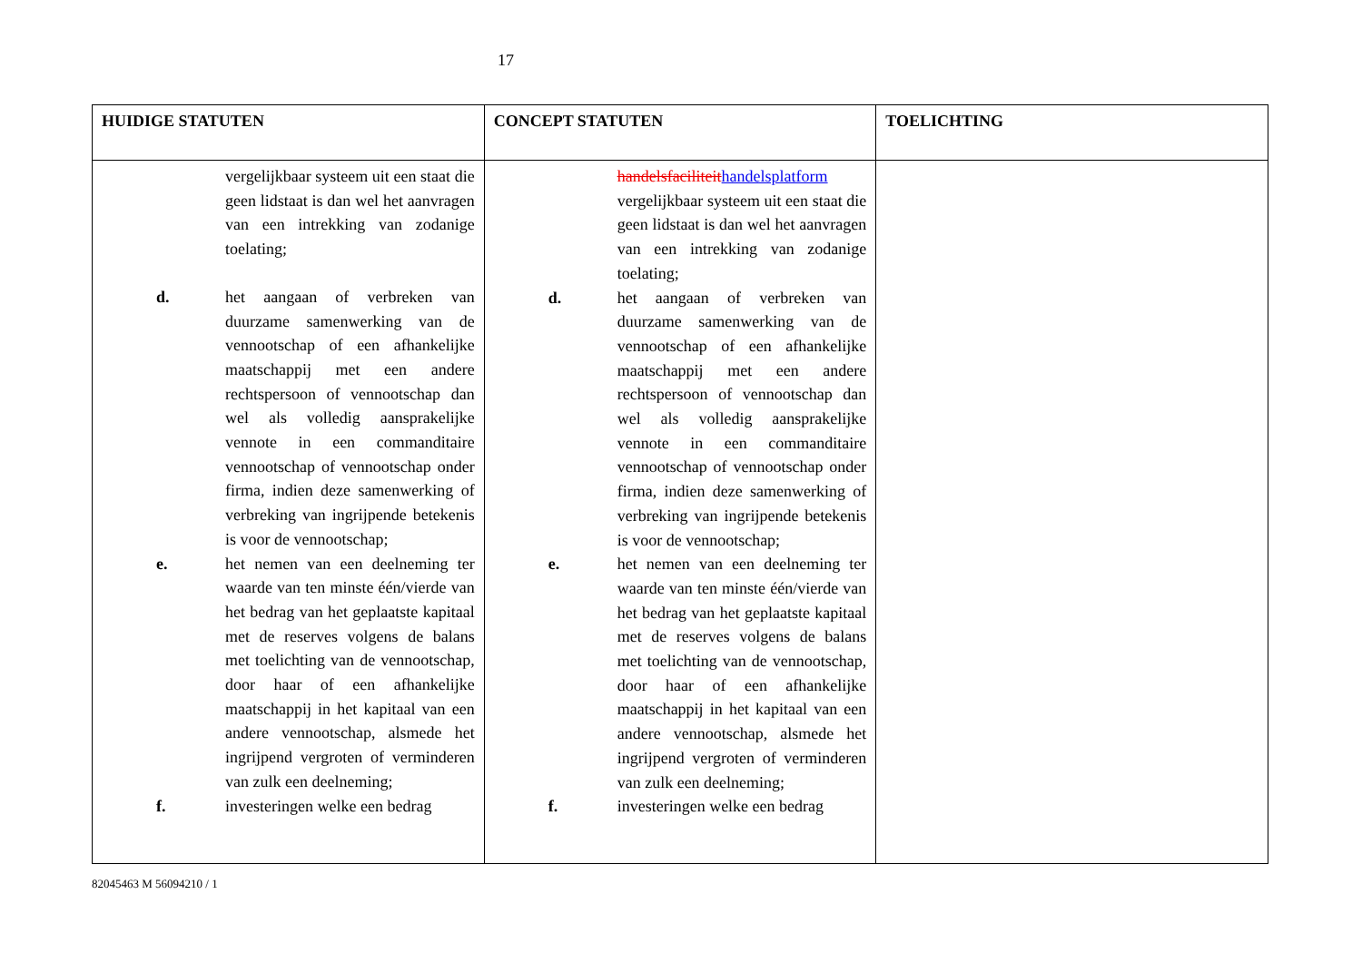17
| HUIDIGE STATUTEN | CONCEPT STATUTEN | TOELICHTING |
| --- | --- | --- |
| vergelijkbaar systeem uit een staat die geen lidstaat is dan wel het aanvragen van een intrekking van zodanige toelating; d. het aangaan of verbreken van duurzame samenwerking van de vennootschap of een afhankelijke maatschappij met een andere rechtspersoon of vennootschap dan wel als volledig aansprakelijke vennote in een commanditaire vennootschap of vennootschap onder firma, indien deze samenwerking of verbreking van ingrijpende betekenis is voor de vennootschap; e. het nemen van een deelneming ter waarde van ten minste één/vierde van het bedrag van het geplaatste kapitaal met de reserves volgens de balans met toelichting van de vennootschap, door haar of een afhankelijke maatschappij in het kapitaal van een andere vennootschap, alsmede het ingrijpend vergroten of verminderen van zulk een deelneming; f. investeringen welke een bedrag | handelsfaciliteit handelsplatform vergelijkbaar systeem uit een staat die geen lidstaat is dan wel het aanvragen van een intrekking van zodanige toelating; d. het aangaan of verbreken van duurzame samenwerking van de vennootschap of een afhankelijke maatschappij met een andere rechtspersoon of vennootschap dan wel als volledig aansprakelijke vennote in een commanditaire vennootschap of vennootschap onder firma, indien deze samenwerking of verbreking van ingrijpende betekenis is voor de vennootschap; e. het nemen van een deelneming ter waarde van ten minste één/vierde van het bedrag van het geplaatste kapitaal met de reserves volgens de balans met toelichting van de vennootschap, door haar of een afhankelijke maatschappij in het kapitaal van een andere vennootschap, alsmede het ingrijpend vergroten of verminderen van zulk een deelneming; f. investeringen welke een bedrag | |
82045463 M 56094210 / 1